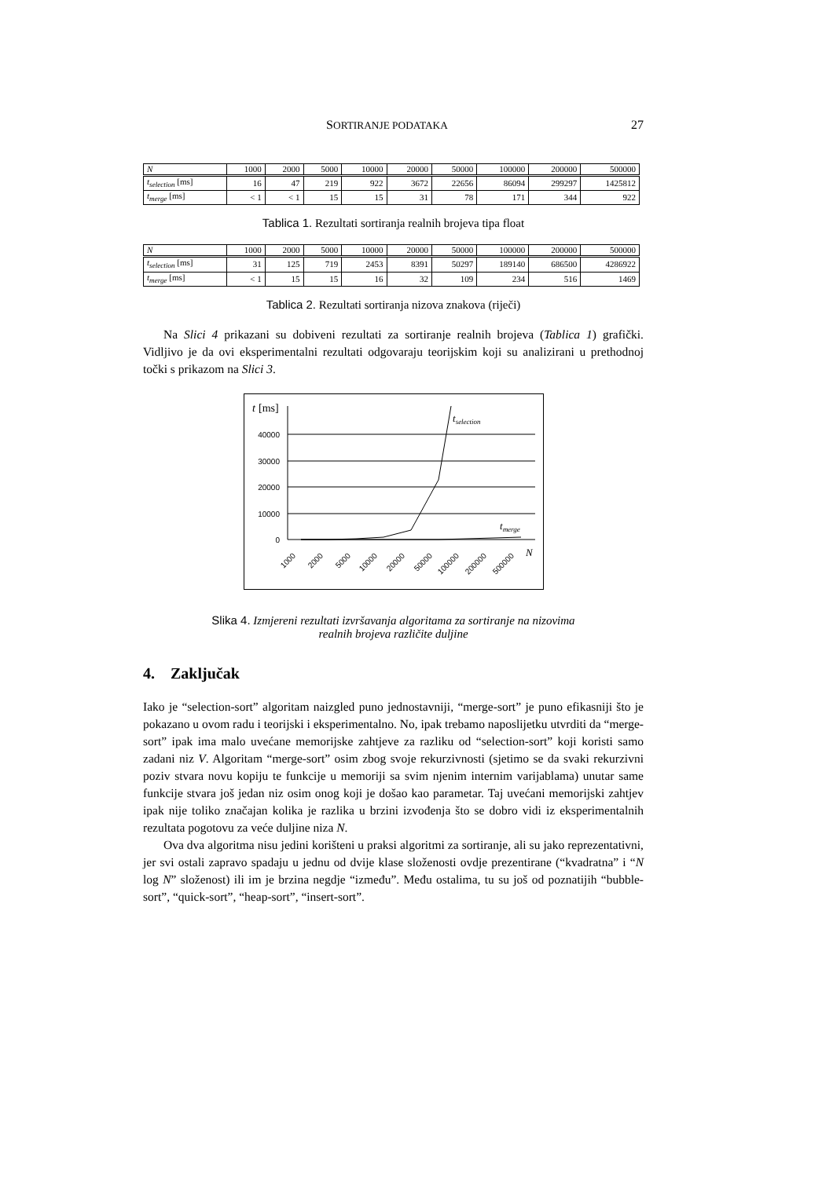SORTIRANJE PODATAKA 27
| N | 1000 | 2000 | 5000 | 10000 | 20000 | 50000 | 100000 | 200000 | 500000 |
| t<sub>selection</sub> [ms] | 16 | 47 | 219 | 922 | 3672 | 22656 | 86094 | 299297 | 1425812 |
| t<sub>merge</sub> [ms] | < 1 | < 1 | 15 | 15 | 31 | 78 | 171 | 344 | 922 |
Tablica 1. Rezultati sortiranja realnih brojeva tipa float
| N | 1000 | 2000 | 5000 | 10000 | 20000 | 50000 | 100000 | 200000 | 500000 |
| t<sub>selection</sub> [ms] | 31 | 125 | 719 | 2453 | 8391 | 50297 | 189140 | 686500 | 4286922 |
| t<sub>merge</sub> [ms] | < 1 | 15 | 15 | 16 | 32 | 109 | 234 | 516 | 1469 |
Tablica 2. Rezultati sortiranja nizova znakova (riječi)
Na Slici 4 prikazani su dobiveni rezultati za sortiranje realnih brojeva (Tablica 1) grafički. Vidljivo je da ovi eksperimentalni rezultati odgovaraju teorijskim koji su analizirani u prethodnoj točki s prikazom na Slici 3.
t
[ms]
40000
30000
20000
10000
0
tselection
tmerge
N
1000
2000
5000
10000
20000
50000
100000
200000
500000
Slika 4. Izmjereni rezultati izvršavanja algoritama za sortiranje na nizovima
realnih brojeva različite duljine
4. Zaključak
Iako je “selection-sort” algoritam naizgled puno jednostavniji, “merge-sort” je puno efikasniji što je pokazano u ovom radu i teorijski i eksperimentalno. No, ipak trebamo naposlijetku utvrditi da “merge-sort” ipak ima malo uvećane memorijske zahtjeve za razliku od “selection-sort” koji koristi samo zadani niz V. Algoritam “merge-sort” osim zbog svoje rekurzivnosti (sjetimo se da svaki rekurzivni poziv stvara novu kopiju te funkcije u memoriji sa svim njenim internim varijablama) unutar same funkcije stvara još jedan niz osim onog koji je došao kao parametar. Taj uvećani memorijski zahtjev ipak nije toliko značajan kolika je razlika u brzini izvođenja što se dobro vidi iz eksperimentalnih rezultata pogotovu za veće duljine niza N.
Ova dva algoritma nisu jedini korišteni u praksi algoritmi za sortiranje, ali su jako reprezentativni, jer svi ostali zapravo spadaju u jednu od dvije klase složenosti ovdje prezentirane (“kvadratna” i “N log N” složenost) ili im je brzina negdje “između”. Među ostalima, tu su još od poznatijih “bubble-sort”, “quick-sort”, “heap-sort”, “insert-sort”.